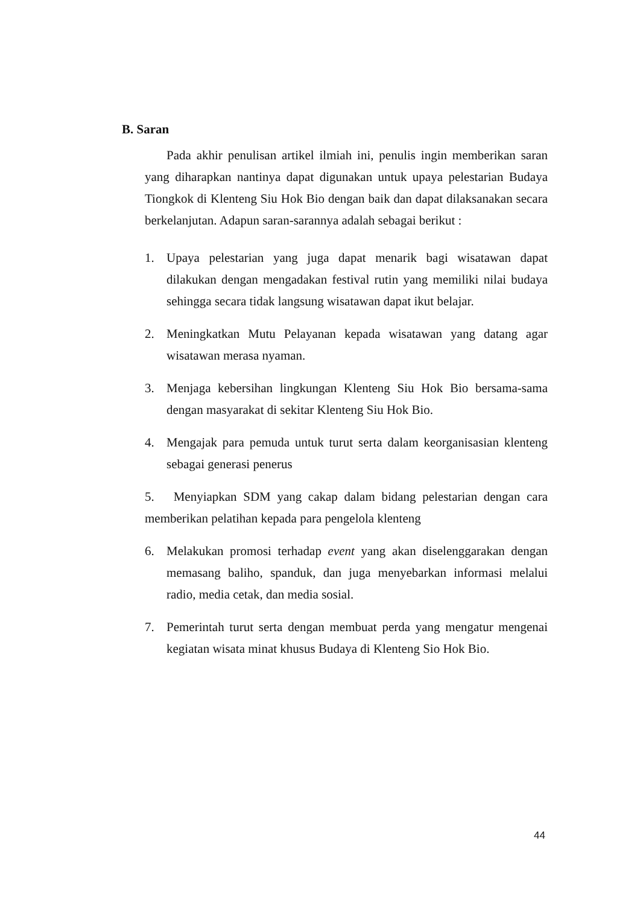B. Saran
Pada akhir penulisan artikel ilmiah ini, penulis ingin memberikan saran yang diharapkan nantinya dapat digunakan untuk upaya pelestarian Budaya Tiongkok di Klenteng Siu Hok Bio dengan baik dan dapat dilaksanakan secara berkelanjutan. Adapun saran-sarannya adalah sebagai berikut :
1. Upaya pelestarian yang juga dapat menarik bagi wisatawan dapat dilakukan dengan mengadakan festival rutin yang memiliki nilai budaya sehingga secara tidak langsung wisatawan dapat ikut belajar.
2. Meningkatkan Mutu Pelayanan kepada wisatawan yang datang agar wisatawan merasa nyaman.
3. Menjaga kebersihan lingkungan Klenteng Siu Hok Bio bersama-sama dengan masyarakat di sekitar Klenteng Siu Hok Bio.
4. Mengajak para pemuda untuk turut serta dalam keorganisasian klenteng sebagai generasi penerus
5. Menyiapkan SDM yang cakap dalam bidang pelestarian dengan cara memberikan pelatihan kepada para pengelola klenteng
6. Melakukan promosi terhadap event yang akan diselenggarakan dengan memasang baliho, spanduk, dan juga menyebarkan informasi melalui radio, media cetak, dan media sosial.
7. Pemerintah turut serta dengan membuat perda yang mengatur mengenai kegiatan wisata minat khusus Budaya di Klenteng Sio Hok Bio.
44